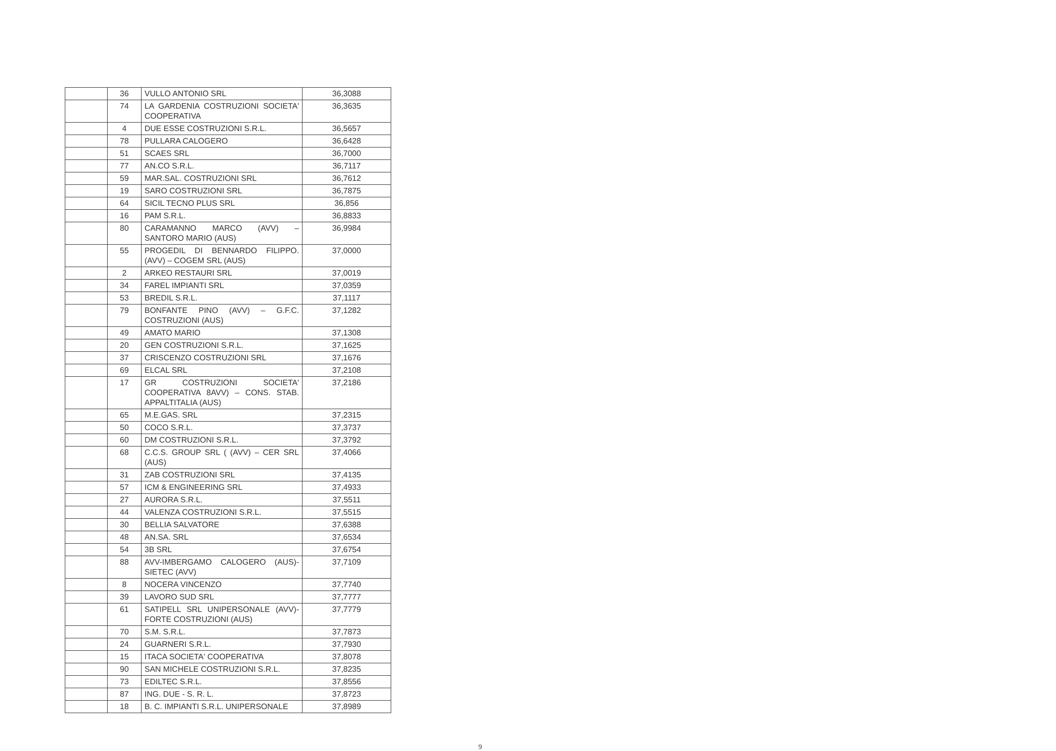| | 36 | VULLO ANTONIO SRL | 36,3088 |
| | 74 | LA GARDENIA COSTRUZIONI SOCIETA' COOPERATIVA | 36,3635 |
| | 4 | DUE ESSE COSTRUZIONI S.R.L. | 36,5657 |
| | 78 | PULLARA CALOGERO | 36,6428 |
| | 51 | SCAES SRL | 36,7000 |
| | 77 | AN.CO S.R.L. | 36,7117 |
| | 59 | MAR.SAL. COSTRUZIONI SRL | 36,7612 |
| | 19 | SARO COSTRUZIONI SRL | 36,7875 |
| | 64 | SICIL TECNO PLUS SRL | 36,856 |
| | 16 | PAM S.R.L. | 36,8833 |
| | 80 | CARAMANNO MARCO (AVV) – SANTORO MARIO (AUS) | 36,9984 |
| | 55 | PROGEDIL DI BENNARDO FILIPPO. (AVV) – COGEM SRL (AUS) | 37,0000 |
| | 2 | ARKEO RESTAURI SRL | 37,0019 |
| | 34 | FAREL IMPIANTI SRL | 37,0359 |
| | 53 | BREDIL S.R.L. | 37,1117 |
| | 79 | BONFANTE PINO (AVV) – G.F.C. COSTRUZIONI (AUS) | 37,1282 |
| | 49 | AMATO MARIO | 37,1308 |
| | 20 | GEN COSTRUZIONI S.R.L. | 37,1625 |
| | 37 | CRISCENZO COSTRUZIONI SRL | 37,1676 |
| | 69 | ELCAL SRL | 37,2108 |
| | 17 | GR COSTRUZIONI SOCIETA' COOPERATIVA 8AVV) – CONS. STAB. APPALTITALIA (AUS) | 37,2186 |
| | 65 | M.E.GAS. SRL | 37,2315 |
| | 50 | COCO S.R.L. | 37,3737 |
| | 60 | DM COSTRUZIONI S.R.L. | 37,3792 |
| | 68 | C.C.S. GROUP SRL ( (AVV) – CER SRL (AUS) | 37,4066 |
| | 31 | ZAB COSTRUZIONI SRL | 37,4135 |
| | 57 | ICM & ENGINEERING SRL | 37,4933 |
| | 27 | AURORA S.R.L. | 37,5511 |
| | 44 | VALENZA COSTRUZIONI S.R.L. | 37,5515 |
| | 30 | BELLIA SALVATORE | 37,6388 |
| | 48 | AN.SA. SRL | 37,6534 |
| | 54 | 3B SRL | 37,6754 |
| | 88 | AVV-IMBERGAMO CALOGERO (AUS)-SIETEC (AVV) | 37,7109 |
| | 8 | NOCERA VINCENZO | 37,7740 |
| | 39 | LAVORO SUD SRL | 37,7777 |
| | 61 | SATIPELL SRL UNIPERSONALE (AVV)- FORTE COSTRUZIONI (AUS) | 37,7779 |
| | 70 | S.M. S.R.L. | 37,7873 |
| | 24 | GUARNERI S.R.L. | 37,7930 |
| | 15 | ITACA SOCIETA' COOPERATIVA | 37,8078 |
| | 90 | SAN MICHELE COSTRUZIONI S.R.L. | 37,8235 |
| | 73 | EDILTEC S.R.L. | 37,8556 |
| | 87 | ING. DUE - S. R. L. | 37,8723 |
| | 18 | B. C. IMPIANTI S.R.L. UNIPERSONALE | 37,8989 |
9